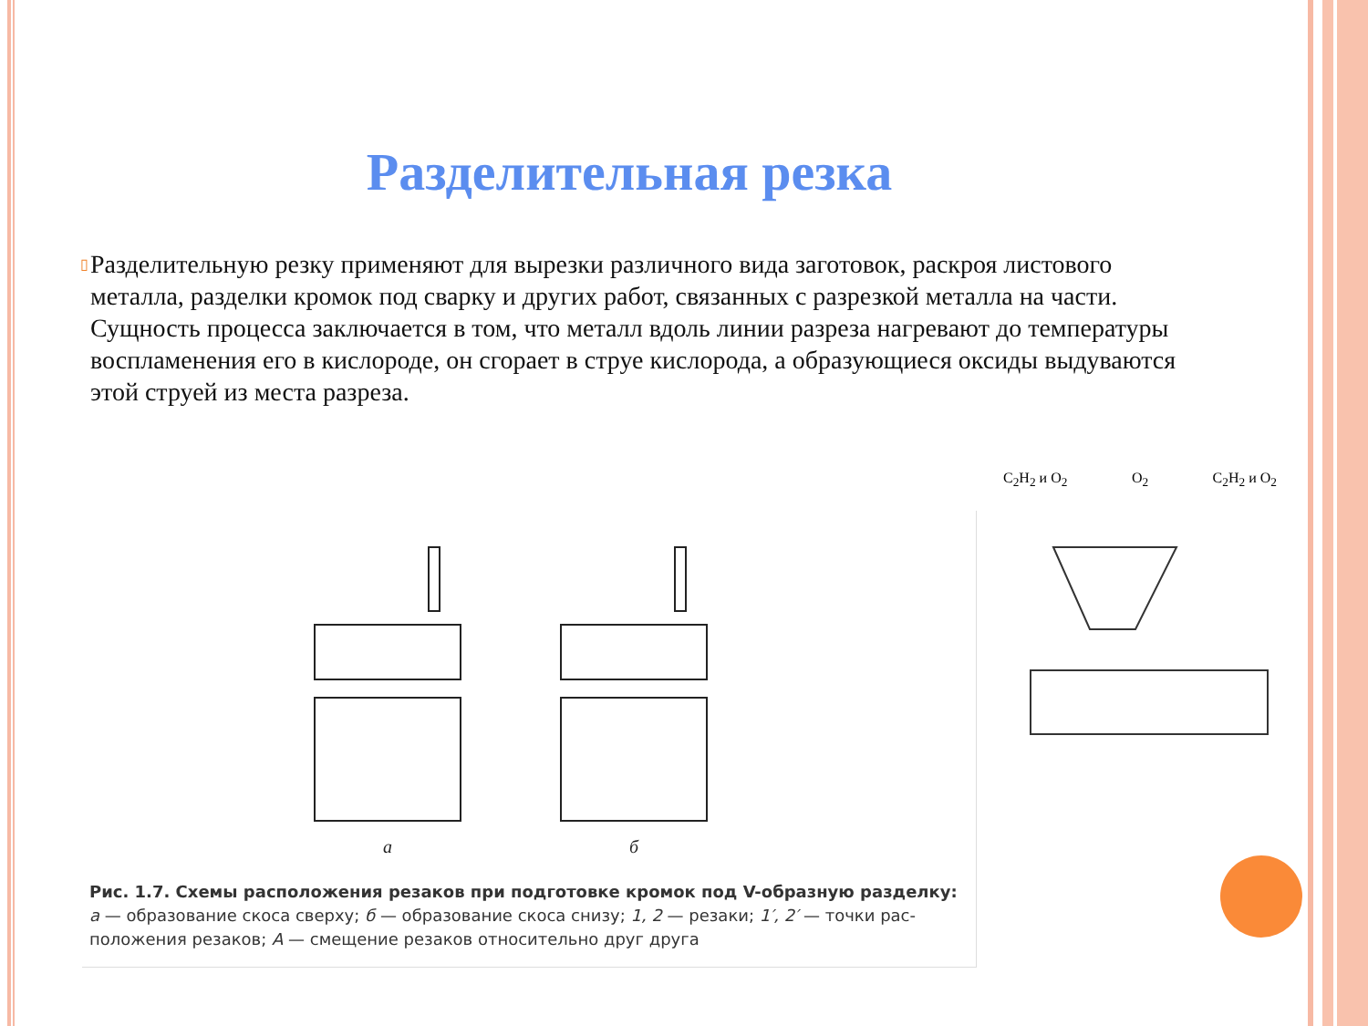Разделительная резка
▯
Разделительную резку применяют для вырезки различного вида заготовок, раскроя листового металла, разделки кромок под сварку и других работ, связанных с разрезкой металла на части. Сущность процесса заключается в том, что металл вдоль линии разреза нагревают до температуры воспламенения его в кислороде, он сгорает в струе кислорода, а образующиеся оксиды выдуваются этой струей из места разреза.
а
б
Рис. 1.7. Схемы расположения резаков при подготовке кромок под V-образную разделку:
а — образование скоса сверху; б — образование скоса снизу; 1, 2 — резаки; 1′, 2′ — точки рас-
положения резаков; А — смещение резаков относительно друг друга
C<sub>2</sub>H<sub>2</sub> и O<sub>2</sub> O<sub>2</sub> C<sub>2</sub>H<sub>2</sub> и O<sub>2</sub>